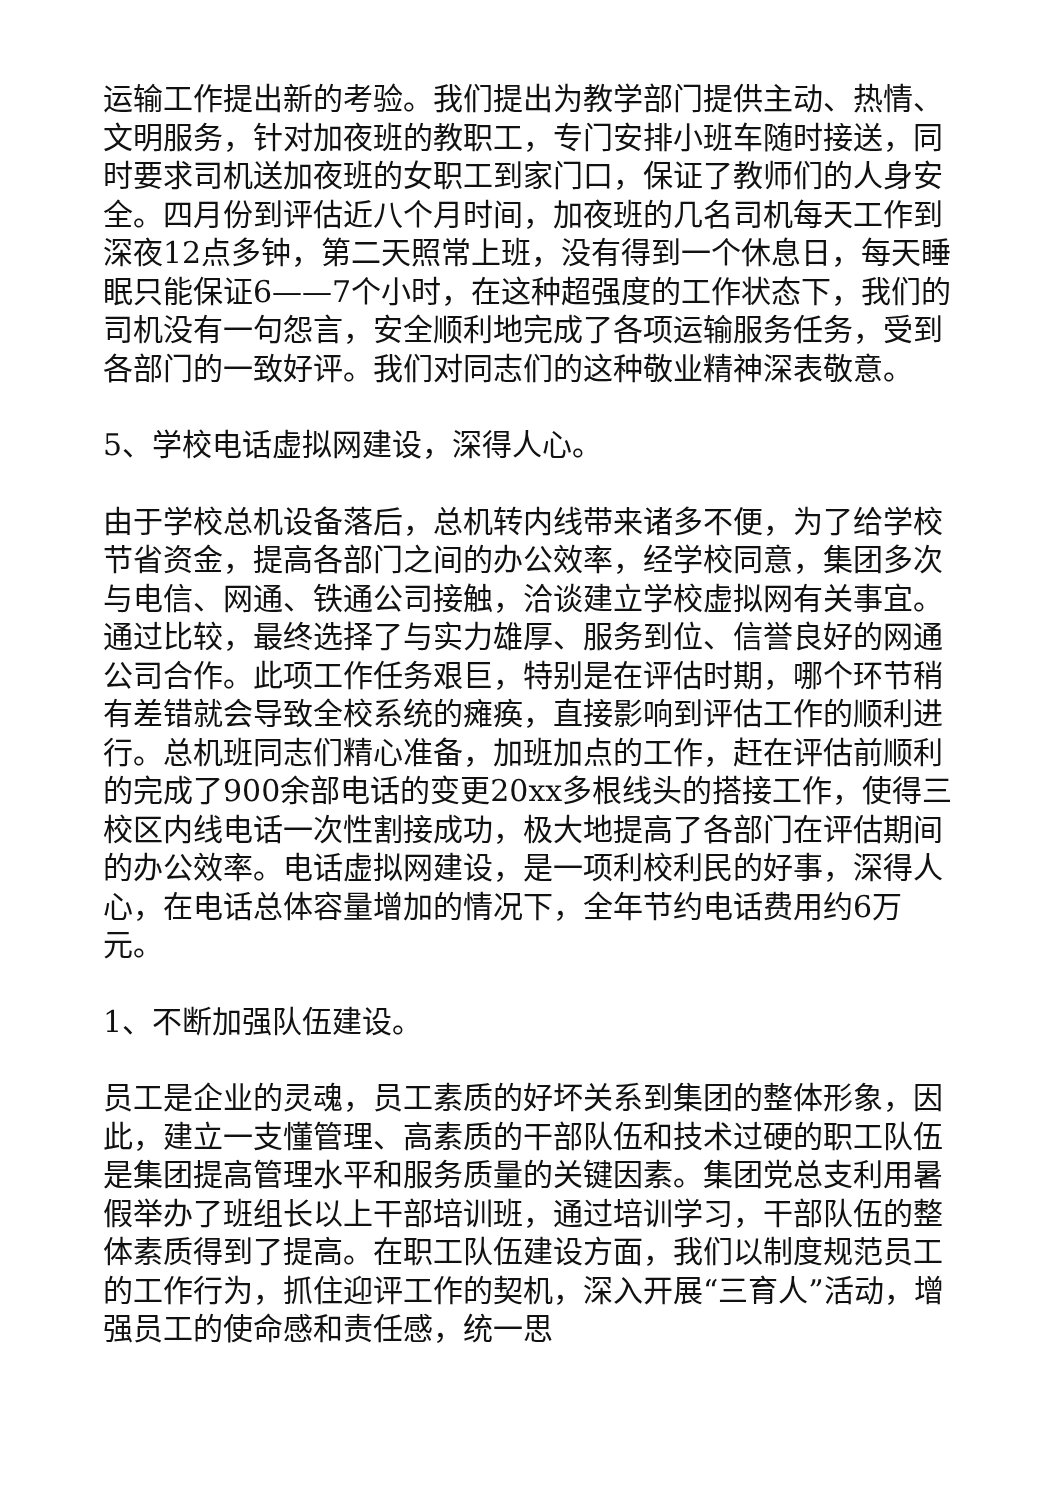运输工作提出新的考验。我们提出为教学部门提供主动、热情、文明服务，针对加夜班的教职工，专门安排小班车随时接送，同时要求司机送加夜班的女职工到家门口，保证了教师们的人身安全。四月份到评估近八个月时间，加夜班的几名司机每天工作到深夜12点多钟，第二天照常上班，没有得到一个休息日，每天睡眠只能保证6——7个小时，在这种超强度的工作状态下，我们的司机没有一句怨言，安全顺利地完成了各项运输服务任务，受到各部门的一致好评。我们对同志们的这种敬业精神深表敬意。
5、学校电话虚拟网建设，深得人心。
由于学校总机设备落后，总机转内线带来诸多不便，为了给学校节省资金，提高各部门之间的办公效率，经学校同意，集团多次与电信、网通、铁通公司接触，洽谈建立学校虚拟网有关事宜。通过比较，最终选择了与实力雄厚、服务到位、信誉良好的网通公司合作。此项工作任务艰巨，特别是在评估时期，哪个环节稍有差错就会导致全校系统的瘫痪，直接影响到评估工作的顺利进行。总机班同志们精心准备，加班加点的工作，赶在评估前顺利的完成了900余部电话的变更20xx多根线头的搭接工作，使得三校区内线电话一次性割接成功，极大地提高了各部门在评估期间的办公效率。电话虚拟网建设，是一项利校利民的好事，深得人心，在电话总体容量增加的情况下，全年节约电话费用约6万元。
1、不断加强队伍建设。
员工是企业的灵魂，员工素质的好坏关系到集团的整体形象，因此，建立一支懂管理、高素质的干部队伍和技术过硬的职工队伍是集团提高管理水平和服务质量的关键因素。集团党总支利用暑假举办了班组长以上干部培训班，通过培训学习，干部队伍的整体素质得到了提高。在职工队伍建设方面，我们以制度规范员工的工作行为，抓住迎评工作的契机，深入开展“三育人”活动，增强员工的使命感和责任感，统一思